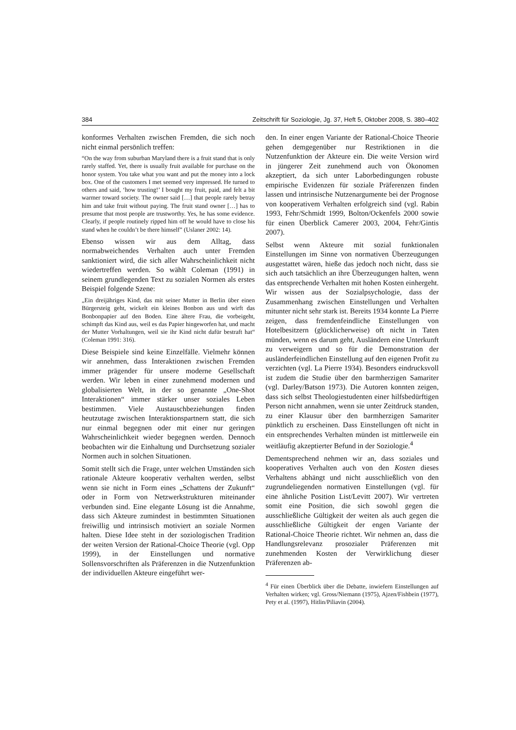384 Zeitschrift für Soziologie, Jg. 37, Heft 5, Oktober 2008, S. 380–402
konformes Verhalten zwischen Fremden, die sich noch nicht einmal persönlich treffen:
“On the way from suburban Maryland there is a fruit stand that is only rarely staffed. Yet, there is usually fruit available for purchase on the honor system. You take what you want and put the money into a lock box. One of the customers I met seemed very impressed. He turned to others and said, ‘how trusting!’ I bought my fruit, paid, and felt a bit warmer toward society. The owner said […] that people rarely betray him and take fruit without paying. The fruit stand owner […] has to presume that most people are trustworthy. Yes, he has some evidence. Clearly, if people routinely ripped him off he would have to close his stand when he couldn’t be there himself” (Uslaner 2002: 14).
Ebenso wissen wir aus dem Alltag, dass normabweichendes Verhalten auch unter Fremden sanktioniert wird, die sich aller Wahrscheinlichkeit nicht wiedertreffen werden. So wählt Coleman (1991) in seinem grundlegenden Text zu sozialen Normen als erstes Beispiel folgende Szene:
„Ein dreijähriges Kind, das mit seiner Mutter in Berlin über einen Bürgersteig geht, wickelt ein kleines Bonbon aus und wirft das Bonbonpapier auf den Boden. Eine ältere Frau, die vorbeigeht, schimpft das Kind aus, weil es das Papier hingeworfen hat, und macht der Mutter Vorhaltungen, weil sie ihr Kind nicht dafür bestraft hat“ (Coleman 1991: 316).
Diese Beispiele sind keine Einzelfälle. Vielmehr können wir annehmen, dass Interaktionen zwischen Fremden immer prägender für unsere moderne Gesellschaft werden. Wir leben in einer zunehmend modernen und globalisierten Welt, in der so genannte „One-Shot Interaktionen“ immer stärker unser soziales Leben bestimmen. Viele Austauschbeziehungen finden heutzutage zwischen Interaktionspartnern statt, die sich nur einmal begegnen oder mit einer nur geringen Wahrscheinlichkeit wieder begegnen werden. Dennoch beobachten wir die Einhaltung und Durchsetzung sozialer Normen auch in solchen Situationen.
Somit stellt sich die Frage, unter welchen Umständen sich rationale Akteure kooperativ verhalten werden, selbst wenn sie nicht in Form eines „Schattens der Zukunft“ oder in Form von Netzwerkstrukturen miteinander verbunden sind. Eine elegante Lösung ist die Annahme, dass sich Akteure zumindest in bestimmten Situationen freiwillig und intrinsisch motiviert an soziale Normen halten. Diese Idee steht in der soziologischen Tradition der weiten Version der Rational-Choice Theorie (vgl. Opp 1999), in der Einstellungen und normative Sollensvorschriften als Präferenzen in die Nutzenfunktion der individuellen Akteure eingeführt wer-
den. In einer engen Variante der Rational-Choice Theorie gehen demgegenüber nur Restriktionen in die Nutzenfunktion der Akteure ein. Die weite Version wird in jüngerer Zeit zunehmend auch von Ökonomen akzeptiert, da sich unter Laborbedingungen robuste empirische Evidenzen für soziale Präferenzen finden lassen und intrinsische Nutzenargumente bei der Prognose von kooperativem Verhalten erfolgreich sind (vgl. Rabin 1993, Fehr/Schmidt 1999, Bolton/Ockenfels 2000 sowie für einen Überblick Camerer 2003, 2004, Fehr/Gintis 2007).
Selbst wenn Akteure mit sozial funktionalen Einstellungen im Sinne von normativen Überzeugungen ausgestattet wären, hieße das jedoch noch nicht, dass sie sich auch tatsächlich an ihre Überzeugungen halten, wenn das entsprechende Verhalten mit hohen Kosten einhergeht. Wir wissen aus der Sozialpsychologie, dass der Zusammenhang zwischen Einstellungen und Verhalten mitunter nicht sehr stark ist. Bereits 1934 konnte La Pierre zeigen, dass fremdenfeindliche Einstellungen von Hotelbesitzern (glücklicherweise) oft nicht in Taten münden, wenn es darum geht, Ausländern eine Unterkunft zu verweigern und so für die Demonstration der ausländerfeindlichen Einstellung auf den eigenen Profit zu verzichten (vgl. La Pierre 1934). Besonders eindrucksvoll ist zudem die Studie über den barmherzigen Samariter (vgl. Darley/Batson 1973). Die Autoren konnten zeigen, dass sich selbst Theologiestudenten einer hilfsbedürftigen Person nicht annahmen, wenn sie unter Zeitdruck standen, zu einer Klausur über den barmherzigen Samariter pünktlich zu erscheinen. Dass Einstellungen oft nicht in ein entsprechendes Verhalten münden ist mittlerweile ein weitläufig akzeptierter Befund in der Soziologie.<sup>4</sup>
Dementsprechend nehmen wir an, dass soziales und kooperatives Verhalten auch von den Kosten dieses Verhaltens abhängt und nicht ausschließlich von den zugrundeliegenden normativen Einstellungen (vgl. für eine ähnliche Position List/Levitt 2007). Wir vertreten somit eine Position, die sich sowohl gegen die ausschließliche Gültigkeit der weiten als auch gegen die ausschließliche Gültigkeit der engen Variante der Rational-Choice Theorie richtet. Wir nehmen an, dass die Handlungsrelevanz prosozialer Präferenzen mit zunehmenden Kosten der Verwirklichung dieser Präferenzen ab-
<sup>4</sup> Für einen Überblick über die Debatte, inwiefern Einstellungen auf Verhalten wirken; vgl. Gross/Niemann (1975), Ajzen/Fishbein (1977), Pety et al. (1997), Hitlin/Piliavin (2004).